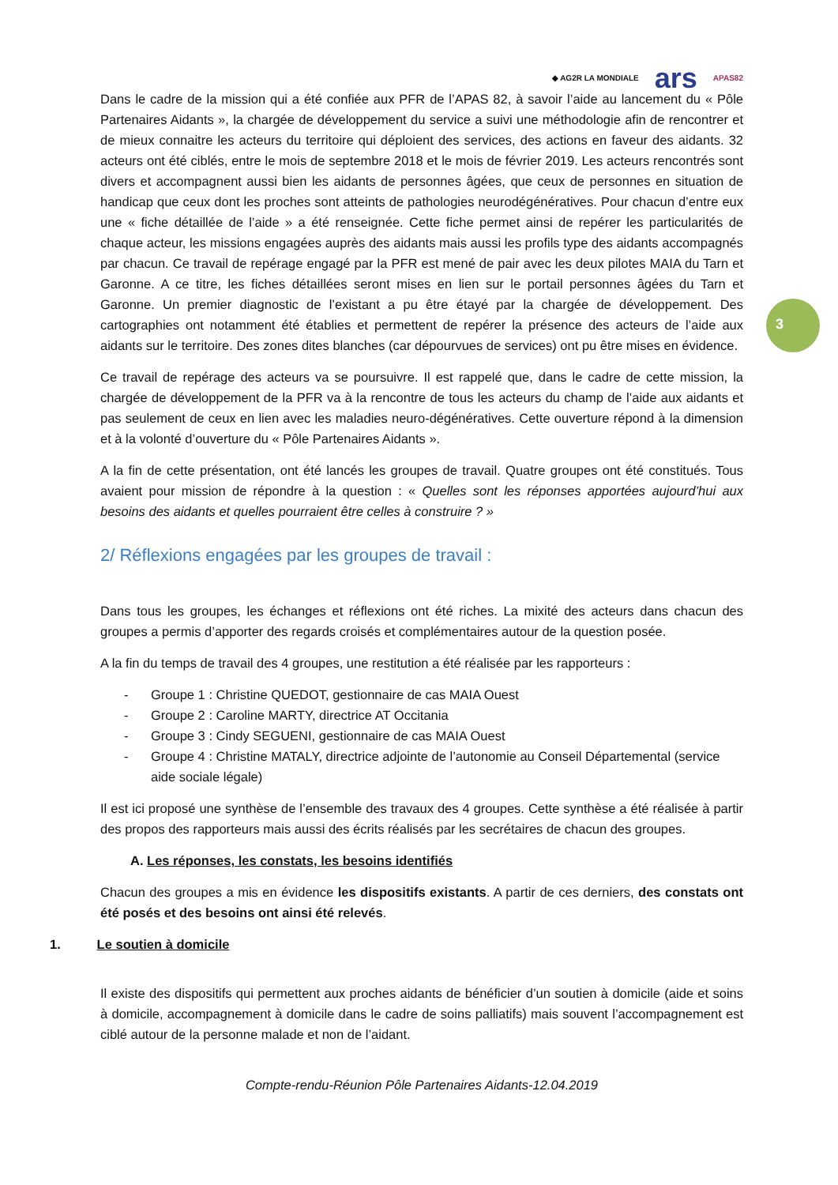3
◆ AG2R LA MONDIALE ars APAS82
Dans le cadre de la mission qui a été confiée aux PFR de l’APAS 82, à savoir l’aide au lancement du « Pôle Partenaires Aidants », la chargée de développement du service a suivi une méthodologie afin de rencontrer et de mieux connaitre les acteurs du territoire qui déploient des services, des actions en faveur des aidants. 32 acteurs ont été ciblés, entre le mois de septembre 2018 et le mois de février 2019. Les acteurs rencontrés sont divers et accompagnent aussi bien les aidants de personnes âgées, que ceux de personnes en situation de handicap que ceux dont les proches sont atteints de pathologies neurodégénératives. Pour chacun d’entre eux une « fiche détaillée de l’aide » a été renseignée. Cette fiche permet ainsi de repérer les particularités de chaque acteur, les missions engagées auprès des aidants mais aussi les profils type des aidants accompagnés par chacun. Ce travail de repérage engagé par la PFR est mené de pair avec les deux pilotes MAIA du Tarn et Garonne. A ce titre, les fiches détaillées seront mises en lien sur le portail personnes âgées du Tarn et Garonne. Un premier diagnostic de l’existant a pu être étayé par la chargée de développement. Des cartographies ont notamment été établies et permettent de repérer la présence des acteurs de l’aide aux aidants sur le territoire. Des zones dites blanches (car dépourvues de services) ont pu être mises en évidence.
Ce travail de repérage des acteurs va se poursuivre. Il est rappelé que, dans le cadre de cette mission, la chargée de développement de la PFR va à la rencontre de tous les acteurs du champ de l’aide aux aidants et pas seulement de ceux en lien avec les maladies neuro-dégénératives. Cette ouverture répond à la dimension et à la volonté d’ouverture du « Pôle Partenaires Aidants ».
A la fin de cette présentation, ont été lancés les groupes de travail. Quatre groupes ont été constitués. Tous avaient pour mission de répondre à la question : « Quelles sont les réponses apportées aujourd’hui aux besoins des aidants et quelles pourraient être celles à construire ? »
2/ Réflexions engagées par les groupes de travail :
Dans tous les groupes, les échanges et réflexions ont été riches. La mixité des acteurs dans chacun des groupes a permis d’apporter des regards croisés et complémentaires autour de la question posée.
A la fin du temps de travail des 4 groupes, une restitution a été réalisée par les rapporteurs :
- Groupe 1 : Christine QUEDOT, gestionnaire de cas MAIA Ouest
- Groupe 2 : Caroline MARTY, directrice AT Occitania
- Groupe 3 : Cindy SEGUENI, gestionnaire de cas MAIA Ouest
- Groupe 4 : Christine MATALY, directrice adjointe de l’autonomie au Conseil Départemental (service aide sociale légale)
Il est ici proposé une synthèse de l’ensemble des travaux des 4 groupes. Cette synthèse a été réalisée à partir des propos des rapporteurs mais aussi des écrits réalisés par les secrétaires de chacun des groupes.
A. Les réponses, les constats, les besoins identifiés
Chacun des groupes a mis en évidence les dispositifs existants. A partir de ces derniers, des constats ont été posés et des besoins ont ainsi été relevés.
1. Le soutien à domicile
Il existe des dispositifs qui permettent aux proches aidants de bénéficier d’un soutien à domicile (aide et soins à domicile, accompagnement à domicile dans le cadre de soins palliatifs) mais souvent l’accompagnement est ciblé autour de la personne malade et non de l’aidant.
Compte-rendu-Réunion Pôle Partenaires Aidants-12.04.2019